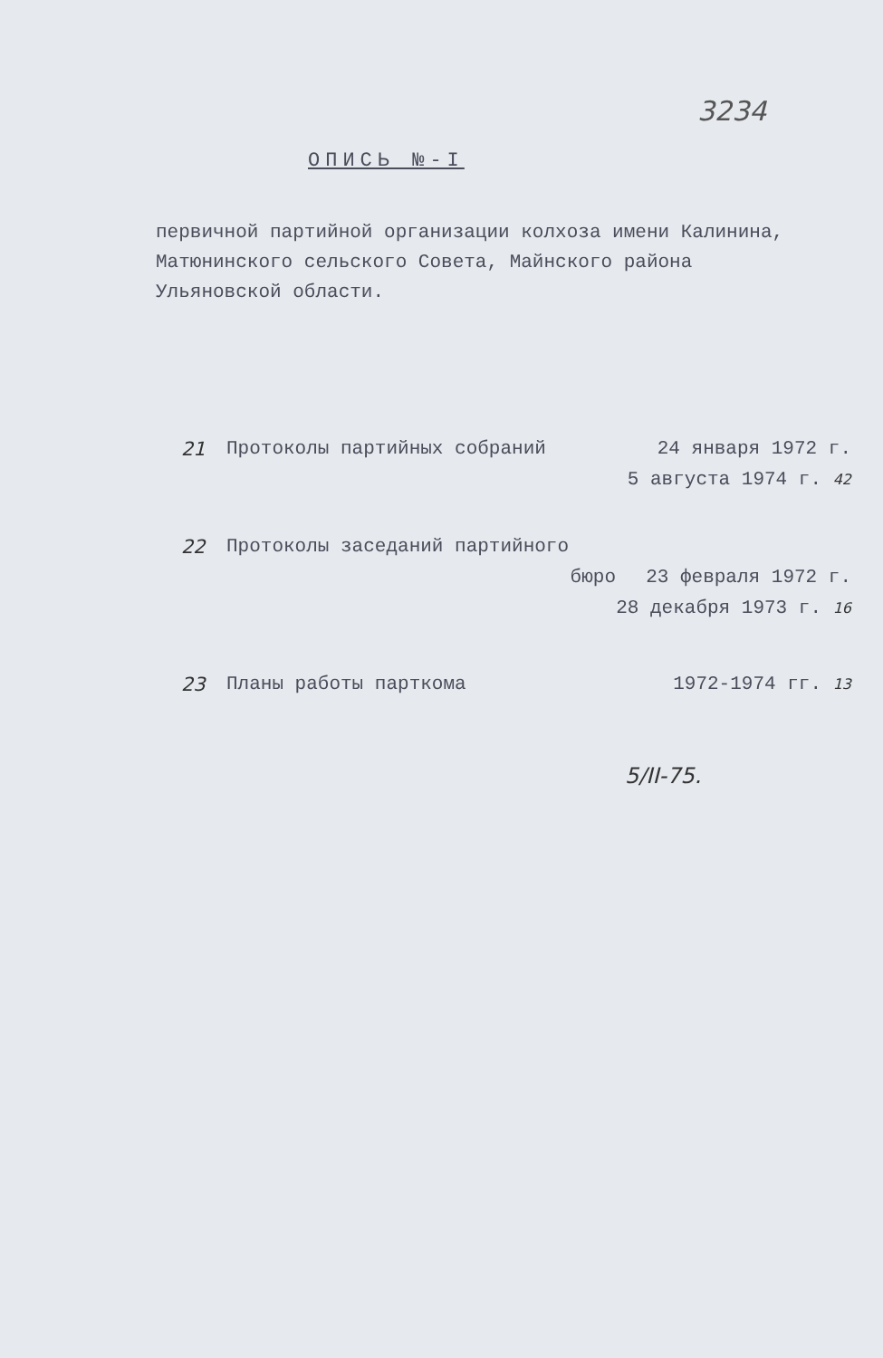3234
ОПИСЬ №-I
первичной партийной организации колхоза имени Калинина, Матюнинского сельского Совета, Майнского района Ульяновской области.
21 Протоколы партийных собраний 24 января 1972 г.
5 августа 1974 г. 42
22 Протоколы заседаний партийного
бюро 23 февраля 1972 г.
28 декабря 1973 г. 16
23 Планы работы парткома 1972-1974 гг. 13
5/II-75.